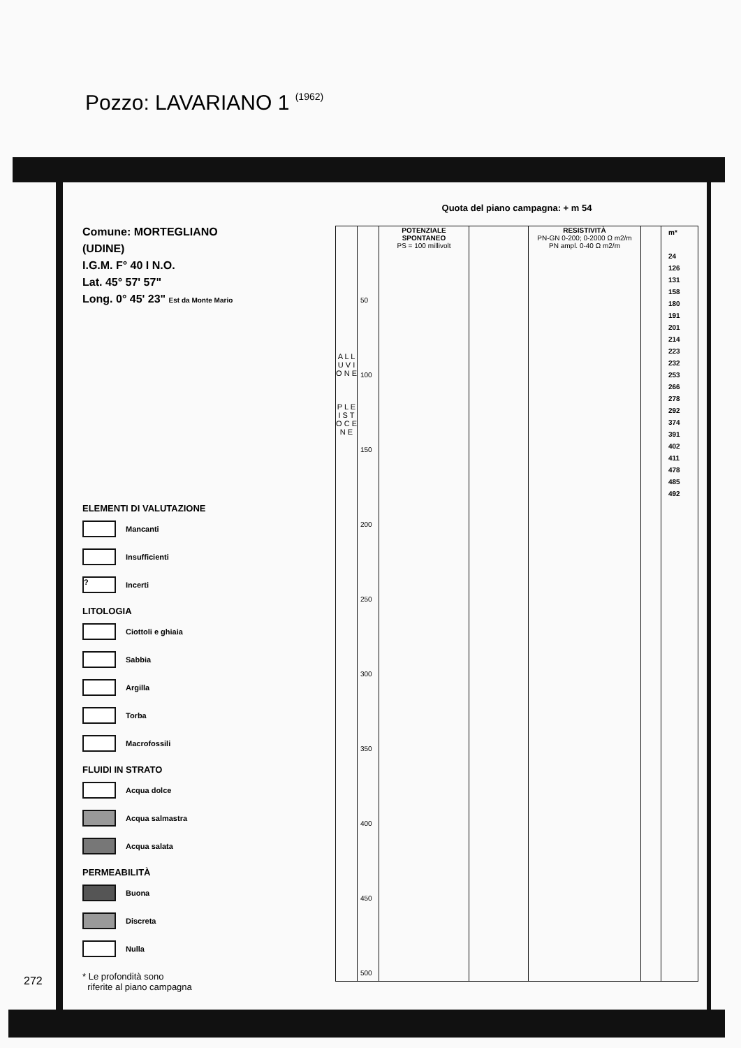Pozzo: LAVARIANO 1 (1962)
Comune: MORTEGLIANO
(UDINE)
I.G.M. F° 40 I N.O.
Lat. 45° 57' 57"
Long. 0° 45' 23" Est da Monte Mario
ELEMENTI DI VALUTAZIONE
Mancanti
Insufficienti
?
Incerti
LITOLOGIA
Ciottoli e ghiaia
Sabbia
Argilla
Torba
Macrofossili
FLUIDI IN STRATO
Acqua dolce
Acqua salmastra
Acqua salata
PERMEABILITÀ
Buona
Discreta
Nulla
* Le profondità sono
riferite al piano campagna
Quota del piano campagna: + m 54
A L L U V I O N E
P L E I S T O C E N E
50
100
150
200
250
300
350
400
450
500
POTENZIALE SPONTANEO
PS = 100 millivolt
RESISTIVITÀ
PN-GN 0-200; 0-2000 Ω m2/m
PN ampl. 0-40 Ω m2/m
m*
24
126
131
158
180
191
201
214
223
232
253
266
278
292
374
391
402
411
478
485
492
272